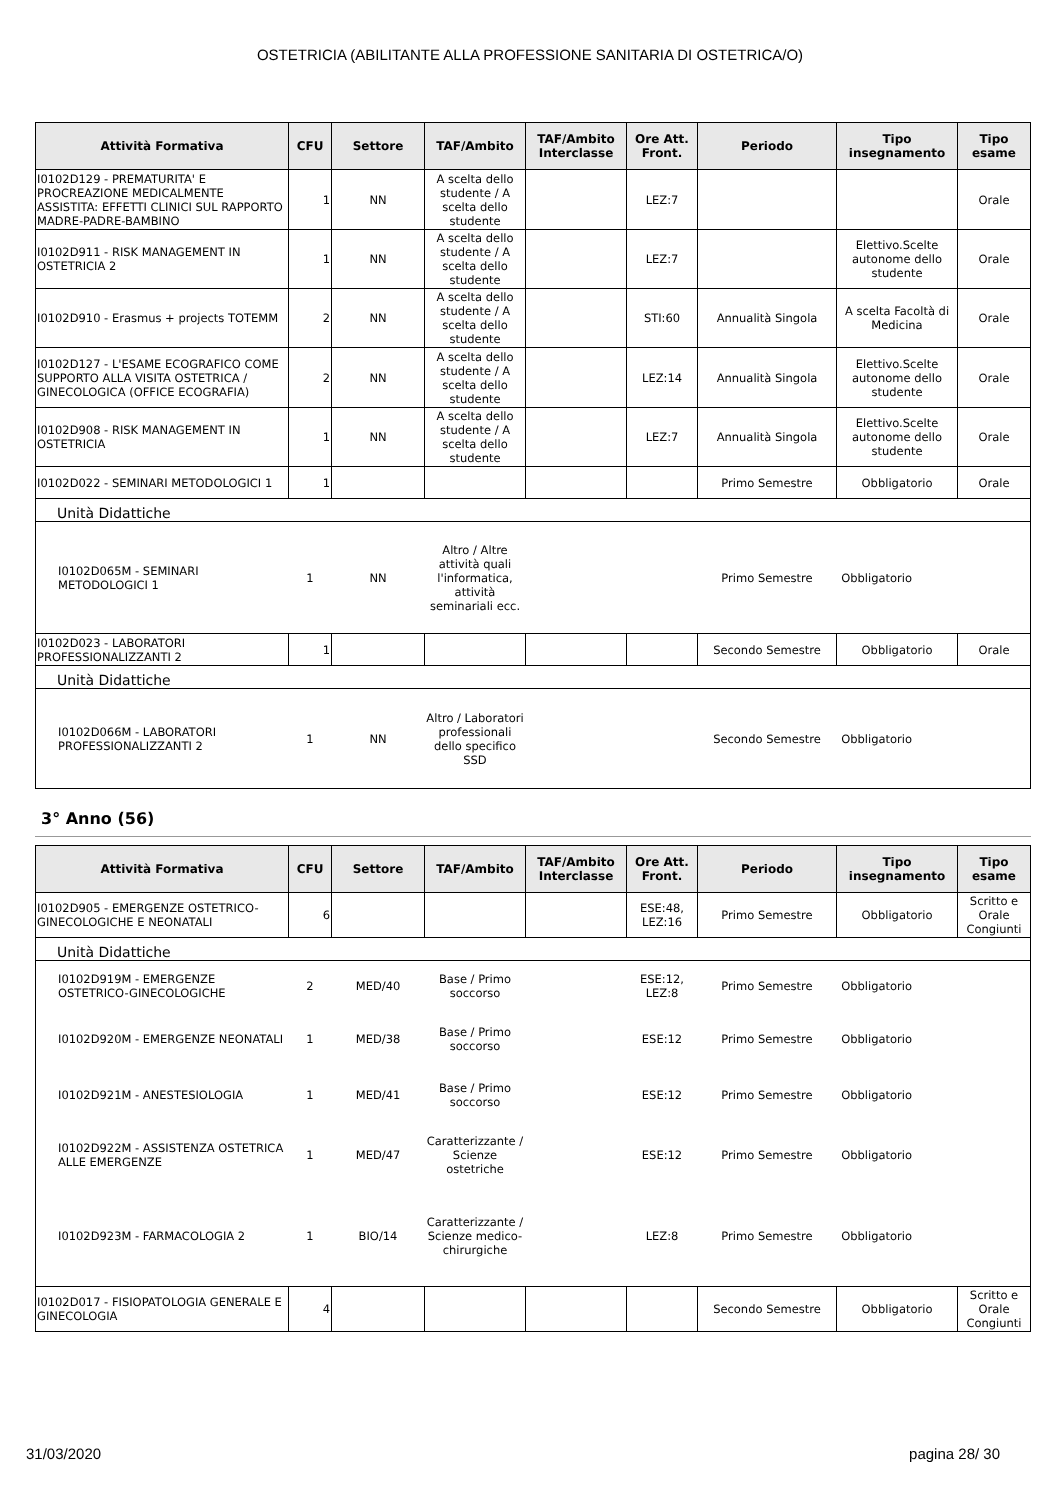OSTETRICIA (ABILITANTE ALLA PROFESSIONE SANITARIA DI OSTETRICA/O)
| Attività Formativa | CFU | Settore | TAF/Ambito | TAF/Ambito Interclasse | Ore Att. Front. | Periodo | Tipo insegnamento | Tipo esame |
| --- | --- | --- | --- | --- | --- | --- | --- | --- |
| I0102D129 - PREMATURITA' E PROCREAZIONE MEDICALMENTE ASSISTITA: EFFETTI CLINICI SUL RAPPORTO MADRE-PADRE-BAMBINO | 1 | NN | A scelta dello studente / A scelta dello studente | | LEZ:7 | | | Orale |
| I0102D911 - RISK MANAGEMENT IN OSTETRICIA 2 | 1 | NN | A scelta dello studente / A scelta dello studente | | LEZ:7 | | Elettivo.Scelte autonome dello studente | Orale |
| I0102D910 - Erasmus + projects TOTEMM | 2 | NN | A scelta dello studente / A scelta dello studente | | STI:60 | Annualità Singola | A scelta Facoltà di Medicina | Orale |
| I0102D127 - L'ESAME ECOGRAFICO COME SUPPORTO ALLA VISITA OSTETRICA / GINECOLOGICA (OFFICE ECOGRAFIA) | 2 | NN | A scelta dello studente / A scelta dello studente | | LEZ:14 | Annualità Singola | Elettivo.Scelte autonome dello studente | Orale |
| I0102D908 - RISK MANAGEMENT IN OSTETRICIA | 1 | NN | A scelta dello studente / A scelta dello studente | | LEZ:7 | Annualità Singola | Elettivo.Scelte autonome dello studente | Orale |
| I0102D022 - SEMINARI METODOLOGICI 1 | 1 | | | | | Primo Semestre | Obbligatorio | Orale |
| Unità Didattiche | | | | | | | | |
| I0102D065M - SEMINARI METODOLOGICI 1 | 1 | NN | Altro / Altre attività quali l'informatica, attività seminariali ecc. | | | Primo Semestre | Obbligatorio | |
| I0102D023 - LABORATORI PROFESSIONALIZZANTI 2 | 1 | | | | | Secondo Semestre | Obbligatorio | Orale |
| Unità Didattiche | | | | | | | | |
| I0102D066M - LABORATORI PROFESSIONALIZZANTI 2 | 1 | NN | Altro / Laboratori professionali dello specifico SSD | | | Secondo Semestre | Obbligatorio | |
3° Anno (56)
| Attività Formativa | CFU | Settore | TAF/Ambito | TAF/Ambito Interclasse | Ore Att. Front. | Periodo | Tipo insegnamento | Tipo esame |
| --- | --- | --- | --- | --- | --- | --- | --- | --- |
| I0102D905 - EMERGENZE OSTETRICO-GINECOLOGICHE E NEONATALI | 6 | | | | ESE:48, LEZ:16 | Primo Semestre | Obbligatorio | Scritto e Orale Congiunti |
| Unità Didattiche | | | | | | | | |
| I0102D919M - EMERGENZE OSTETRICO-GINECOLOGICHE | 2 | MED/40 | Base / Primo soccorso | | ESE:12, LEZ:8 | Primo Semestre | Obbligatorio | |
| I0102D920M - EMERGENZE NEONATALI | 1 | MED/38 | Base / Primo soccorso | | ESE:12 | Primo Semestre | Obbligatorio | |
| I0102D921M - ANESTESIOLOGIA | 1 | MED/41 | Base / Primo soccorso | | ESE:12 | Primo Semestre | Obbligatorio | |
| I0102D922M - ASSISTENZA OSTETRICA ALLE EMERGENZE | 1 | MED/47 | Caratterizzante / Scienze ostetriche | | ESE:12 | Primo Semestre | Obbligatorio | |
| I0102D923M - FARMACOLOGIA 2 | 1 | BIO/14 | Caratterizzante / Scienze medico-chirurgiche | | LEZ:8 | Primo Semestre | Obbligatorio | |
| I0102D017 - FISIOPATOLOGIA GENERALE E GINECOLOGIA | 4 | | | | | Secondo Semestre | Obbligatorio | Scritto e Orale Congiunti |
31/03/2020 pagina 28/ 30